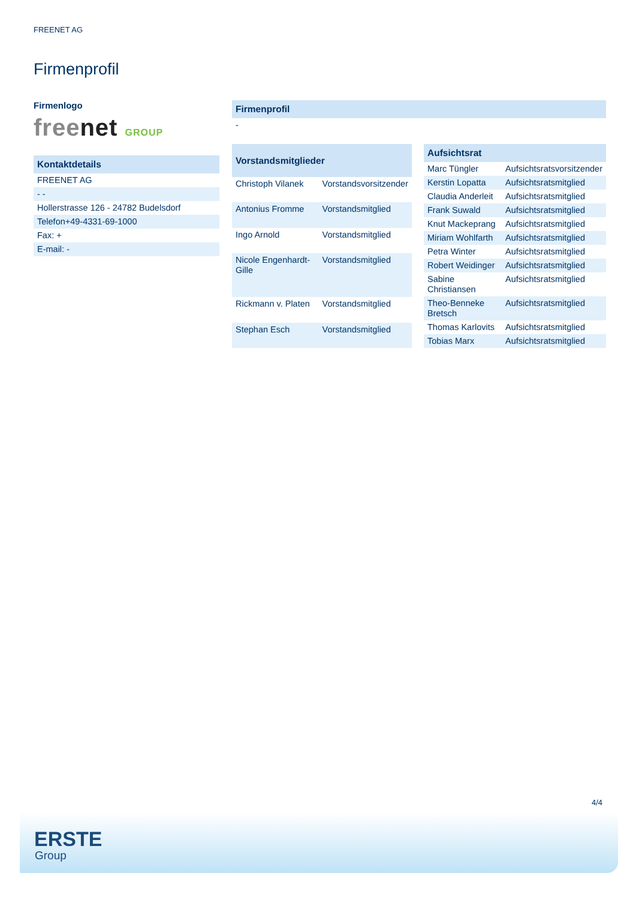FREENET AG
Firmenprofil
Firmenlogo
freenet GROUP
| Kontaktdetails |
| --- |
| FREENET AG |
| - - |
| Hollerstrasse 126 - 24782 Budelsdorf |
| Telefon+49-4331-69-1000 |
| Fax: + |
| E-mail: - |
| Firmenprofil |
| --- |
| - |
| Vorstandsmitglieder | |
| --- | --- |
| Christoph Vilanek | Vorstandsvorsitzender |
| Antonius Fromme | Vorstandsmitglied |
| Ingo Arnold | Vorstandsmitglied |
| Nicole Engenhardt-Gille | Vorstandsmitglied |
| Rickmann v. Platen | Vorstandsmitglied |
| Stephan Esch | Vorstandsmitglied |
| Aufsichtsrat | |
| --- | --- |
| Marc Tüngler | Aufsichtsratsvorsitzender |
| Kerstin Lopatta | Aufsichtsratsmitglied |
| Claudia Anderleit | Aufsichtsratsmitglied |
| Frank Suwald | Aufsichtsratsmitglied |
| Knut Mackeprang | Aufsichtsratsmitglied |
| Miriam Wohlfarth | Aufsichtsratsmitglied |
| Petra Winter | Aufsichtsratsmitglied |
| Robert Weidinger | Aufsichtsratsmitglied |
| Sabine Christiansen | Aufsichtsratsmitglied |
| Theo-Benneke Bretsch | Aufsichtsratsmitglied |
| Thomas Karlovits | Aufsichtsratsmitglied |
| Tobias Marx | Aufsichtsratsmitglied |
4/4
ERSTE
Group